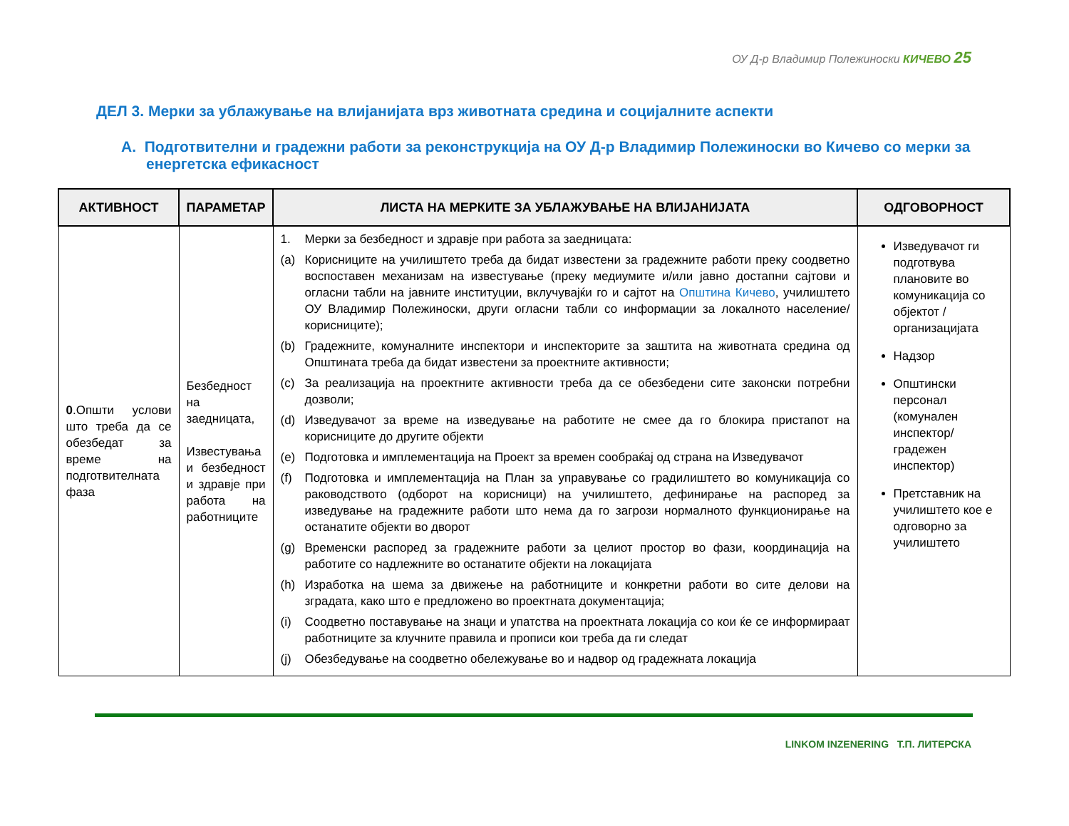ОУ Д-р Владимир Полежиноски КИЧЕВО 25
ДЕЛ 3. Мерки за ублажување на влијанијата врз животната средина и социјалните аспекти
A. Подготвителни и градежни работи за реконструкција на ОУ Д-р Владимир Полежиноски во Кичево со мерки за енергетска ефикасност
| АКТИВНОСТ | ПАРАМЕТАР | ЛИСТА НА МЕРКИТЕ ЗА УБЛАЖУВАЊЕ НА ВЛИЈАНИЈАТА | ОДГОВОРНОСТ |
| --- | --- | --- | --- |
| 0 .Општи услови што треба да се обезбедат за време на подготвителната фаза | Безбедност на заедницата, Известувања и безбедност и здравје при работа на работниците | 1. Мерки за безбедност и здравје при работа за заедницата: (a) Корисниците на училиштето треба да бидат известени за градежните работи преку соодветно воспоставен механизам на известување (преку медиумите и/или јавно достапни сајтови и огласни табли на јавните институции, вклучувајќи го и сајтот на Општина Кичево , училиштето ОУ Владимир Полежиноски, други огласни табли со информации за локалното население/корисниците); (b) Градежните, комуналните инспектори и инспекторите за заштита на животната средина од Општината треба да бидат известени за проектните активности; (c) За реализација на проектните активности треба да се обезбедени сите законски потребни дозволи; (d) Изведувачот за време на изведување на работите не смее да го блокира пристапот на корисниците до другите објекти (e) Подготовка и имплементација на Проект за времен сообраќај од страна на Изведувачот (f) Подготовка и имплементација на План за управување со градилиштето во комуникација со раководството (одборот на корисници) на училиштето, дефинирање на распоред за изведување на градежните работи што нема да го загрози нормалното функционирање на останатите објекти во дворот (g) Временски распоред за градежните работи за целиот простор во фази, координација на работите со надлежните во останатите објекти на локацијата (h) Изработка на шема за движење на работниците и конкретни работи во сите делови на зградата, како што е предложено во проектната документација; (i) Соодветно поставување на знаци и упатства на проектната локација со кои ќе се информираат работниците за клучните правила и прописи кои треба да ги следат (j) Обезбедување на соодветно обележување во и надвор од градежната локација | Изведувачот ги подготвува плановите во комуникација со објектот / организацијата Надзор Општински персонал (комунален инспектор/ градежен инспектор) Претставник на училиштето кое е одговорно за училиштето |
LINKOM INZENERING Т.П. ЛИТЕРСКА